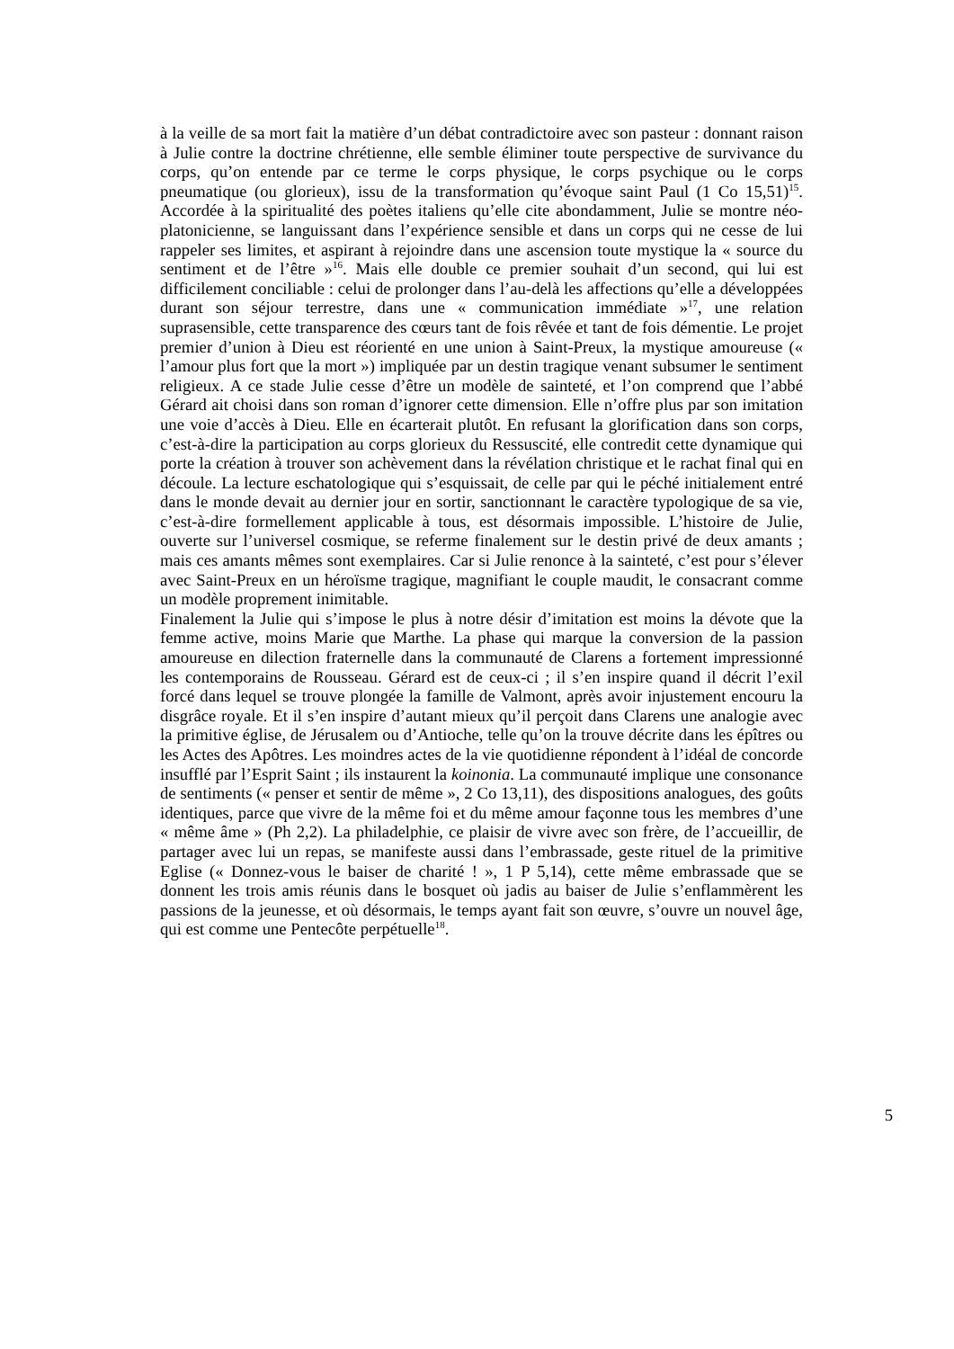à la veille de sa mort fait la matière d’un débat contradictoire avec son pasteur : donnant raison à Julie contre la doctrine chrétienne, elle semble éliminer toute perspective de survivance du corps, qu’on entende par ce terme le corps physique, le corps psychique ou le corps pneumatique (ou glorieux), issu de la transformation qu’évoque saint Paul (1 Co 15,51)<sup>15</sup>. Accordée à la spiritualité des poètes italiens qu’elle cite abondamment, Julie se montre néo-platonicienne, se languissant dans l’expérience sensible et dans un corps qui ne cesse de lui rappeler ses limites, et aspirant à rejoindre dans une ascension toute mystique la « source du sentiment et de l’être »<sup>16</sup>. Mais elle double ce premier souhait d’un second, qui lui est difficilement conciliable : celui de prolonger dans l’au-delà les affections qu’elle a développées durant son séjour terrestre, dans une « communication immédiate »<sup>17</sup>, une relation suprasensible, cette transparence des cœurs tant de fois rêvée et tant de fois démentie. Le projet premier d’union à Dieu est réorienté en une union à Saint-Preux, la mystique amoureuse (« l’amour plus fort que la mort ») impliquée par un destin tragique venant subsumer le sentiment religieux. A ce stade Julie cesse d’être un modèle de sainteté, et l’on comprend que l’abbé Gérard ait choisi dans son roman d’ignorer cette dimension. Elle n’offre plus par son imitation une voie d’accès à Dieu. Elle en écarterait plutôt. En refusant la glorification dans son corps, c’est-à-dire la participation au corps glorieux du Ressuscité, elle contredit cette dynamique qui porte la création à trouver son achèvement dans la révélation christique et le rachat final qui en découle. La lecture eschatologique qui s’esquissait, de celle par qui le péché initialement entré dans le monde devait au dernier jour en sortir, sanctionnant le caractère typologique de sa vie, c’est-à-dire formellement applicable à tous, est désormais impossible. L’histoire de Julie, ouverte sur l’universel cosmique, se referme finalement sur le destin privé de deux amants ; mais ces amants mêmes sont exemplaires. Car si Julie renonce à la sainteté, c’est pour s’élever avec Saint-Preux en un héroïsme tragique, magnifiant le couple maudit, le consacrant comme un modèle proprement inimitable.
Finalement la Julie qui s’impose le plus à notre désir d’imitation est moins la dévote que la femme active, moins Marie que Marthe. La phase qui marque la conversion de la passion amoureuse en dilection fraternelle dans la communauté de Clarens a fortement impressionné les contemporains de Rousseau. Gérard est de ceux-ci ; il s’en inspire quand il décrit l’exil forcé dans lequel se trouve plongée la famille de Valmont, après avoir injustement encouru la disgrâce royale. Et il s’en inspire d’autant mieux qu’il perçoit dans Clarens une analogie avec la primitive église, de Jérusalem ou d’Antioche, telle qu’on la trouve décrite dans les épîtres ou les Actes des Apôtres. Les moindres actes de la vie quotidienne répondent à l’idéal de concorde insufflé par l’Esprit Saint ; ils instaurent la koinonia. La communauté implique une consonance de sentiments (« penser et sentir de même », 2 Co 13,11), des dispositions analogues, des goûts identiques, parce que vivre de la même foi et du même amour façonne tous les membres d’une « même âme » (Ph 2,2). La philadelphie, ce plaisir de vivre avec son frère, de l’accueillir, de partager avec lui un repas, se manifeste aussi dans l’embrassade, geste rituel de la primitive Eglise (« Donnez-vous le baiser de charité ! », 1 P 5,14), cette même embrassade que se donnent les trois amis réunis dans le bosquet où jadis au baiser de Julie s’enflammèrent les passions de la jeunesse, et où désormais, le temps ayant fait son œuvre, s’ouvre un nouvel âge, qui est comme une Pentecôte perpétuelle<sup>18</sup>.
5